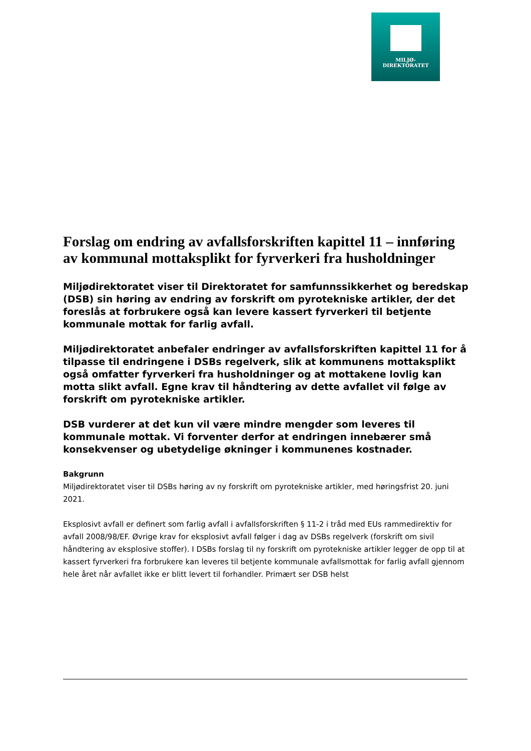MILJØ-
DIREKTORATET
Forslag om endring av avfallsforskriften kapittel 11 – innføring av kommunal mottaksplikt for fyrverkeri fra husholdninger
Miljødirektoratet viser til Direktoratet for samfunnssikkerhet og beredskap (DSB) sin høring av endring av forskrift om pyrotekniske artikler, der det foreslås at forbrukere også kan levere kassert fyrverkeri til betjente kommunale mottak for farlig avfall.
Miljødirektoratet anbefaler endringer av avfallsforskriften kapittel 11 for å tilpasse til endringene i DSBs regelverk, slik at kommunens mottaksplikt også omfatter fyrverkeri fra husholdninger og at mottakene lovlig kan motta slikt avfall. Egne krav til håndtering av dette avfallet vil følge av forskrift om pyrotekniske artikler.
DSB vurderer at det kun vil være mindre mengder som leveres til kommunale mottak. Vi forventer derfor at endringen innebærer små konsekvenser og ubetydelige økninger i kommunenes kostnader.
Bakgrunn
Miljødirektoratet viser til DSBs høring av ny forskrift om pyrotekniske artikler, med høringsfrist 20. juni 2021.
Eksplosivt avfall er definert som farlig avfall i avfallsforskriften § 11-2 i tråd med EUs rammedirektiv for avfall 2008/98/EF. Øvrige krav for eksplosivt avfall følger i dag av DSBs regelverk (forskrift om sivil håndtering av eksplosive stoffer). I DSBs forslag til ny forskrift om pyrotekniske artikler legger de opp til at kassert fyrverkeri fra forbrukere kan leveres til betjente kommunale avfallsmottak for farlig avfall gjennom hele året når avfallet ikke er blitt levert til forhandler. Primært ser DSB helst